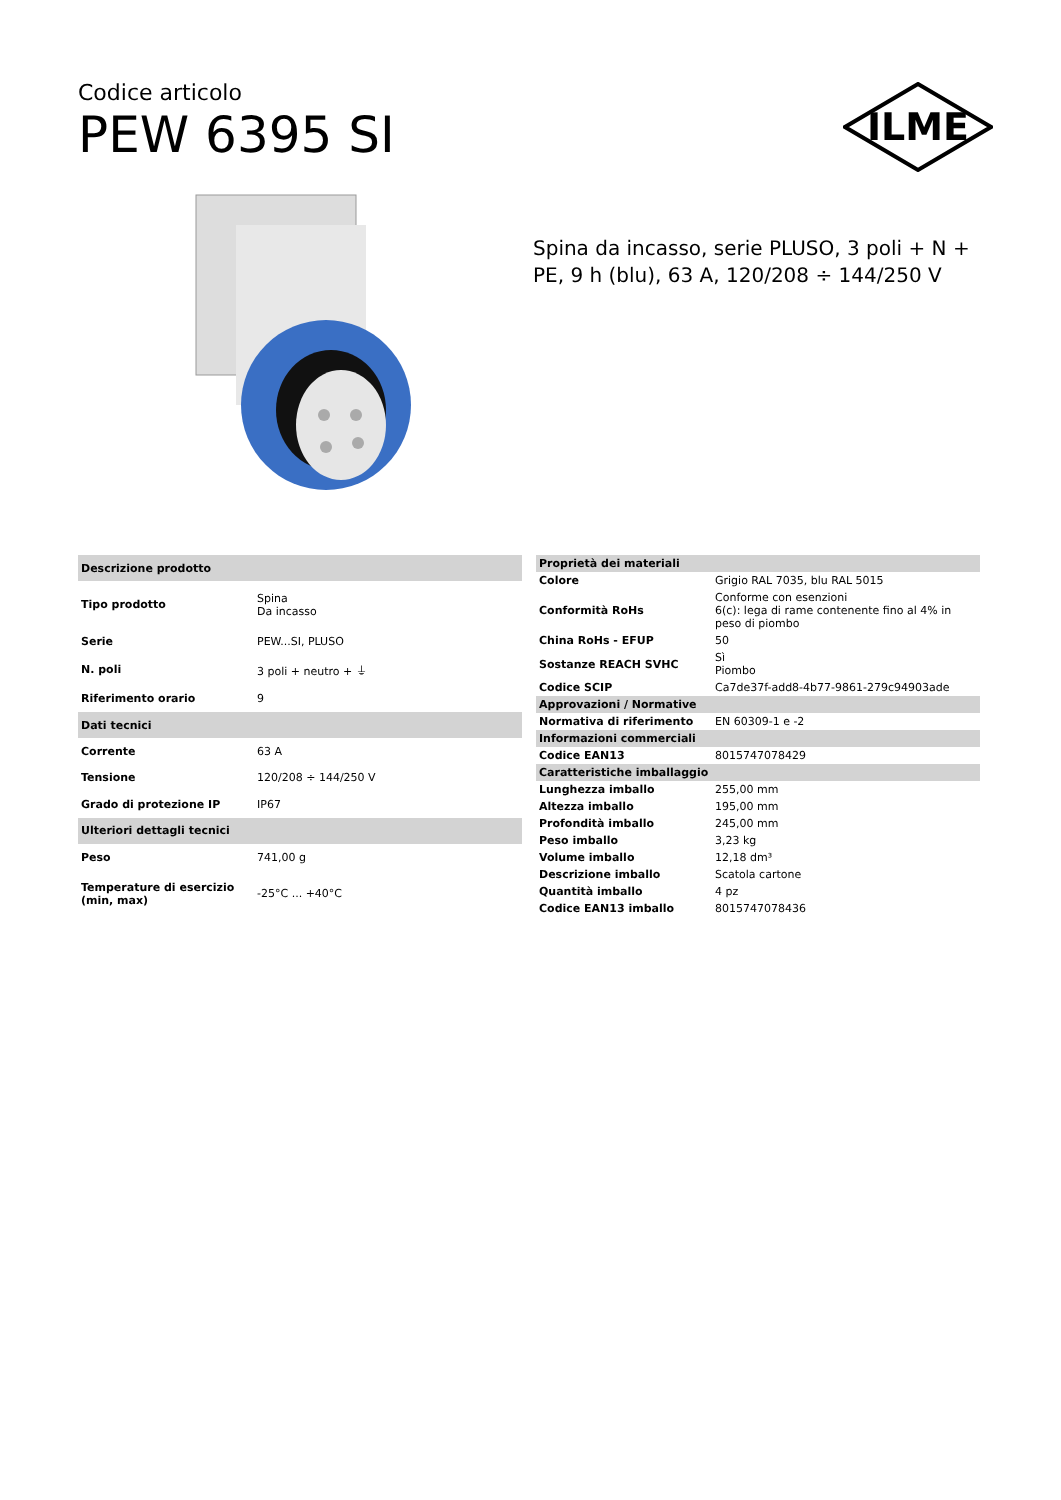Codice articolo
PEW 6395 SI
ILME
Spina da incasso, serie PLUSO, 3 poli + N + PE, 9 h (blu), 63 A, 120/208 ÷ 144/250 V
| Descrizione prodotto | |
| --- | --- |
| Tipo prodotto | Spina Da incasso |
| Serie | PEW...SI, PLUSO |
| N. poli | 3 poli + neutro + ⏚ |
| Riferimento orario | 9 |
| Dati tecnici | |
| Corrente | 63 A |
| Tensione | 120/208 ÷ 144/250 V |
| Grado di protezione IP | IP67 |
| Ulteriori dettagli tecnici | |
| Peso | 741,00 g |
| Temperature di esercizio (min, max) | -25°C ... +40°C |
| Proprietà dei materiali | |
| --- | --- |
| Colore | Grigio RAL 7035, blu RAL 5015 |
| Conformità RoHs | Conforme con esenzioni 6(c): lega di rame contenente fino al 4% in peso di piombo |
| China RoHs - EFUP | 50 |
| Sostanze REACH SVHC | Sì Piombo |
| Codice SCIP | Ca7de37f-add8-4b77-9861-279c94903ade |
| Approvazioni / Normative | |
| Normativa di riferimento | EN 60309-1 e -2 |
| Informazioni commerciali | |
| Codice EAN13 | 8015747078429 |
| Caratteristiche imballaggio | |
| Lunghezza imballo | 255,00 mm |
| Altezza imballo | 195,00 mm |
| Profondità imballo | 245,00 mm |
| Peso imballo | 3,23 kg |
| Volume imballo | 12,18 dm³ |
| Descrizione imballo | Scatola cartone |
| Quantità imballo | 4 pz |
| Codice EAN13 imballo | 8015747078436 |